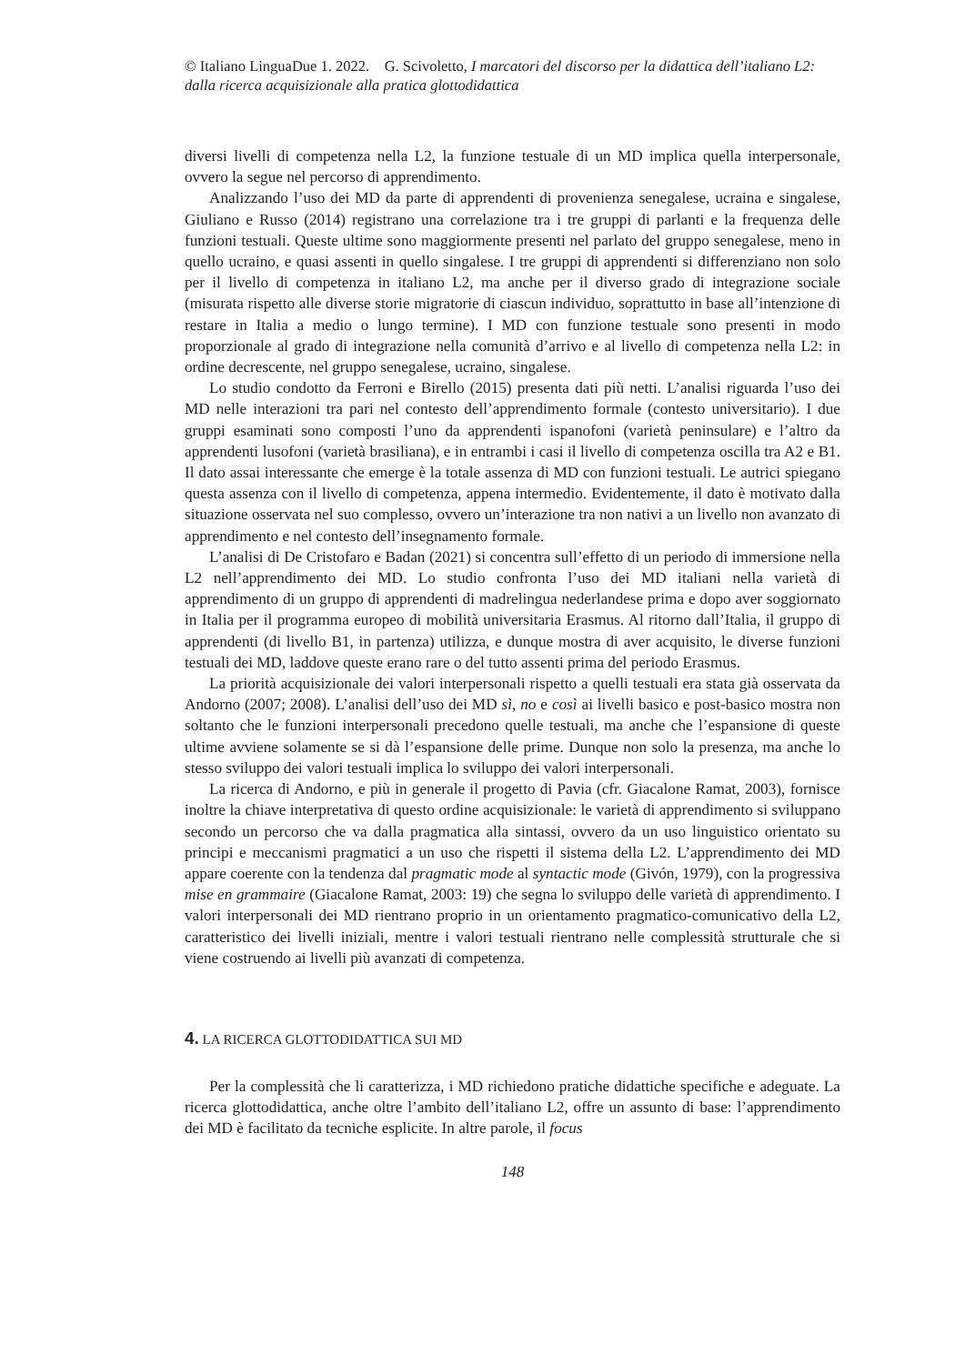© Italiano LinguaDue 1. 2022. G. Scivoletto, I marcatori del discorso per la didattica dell’italiano L2: dalla ricerca acquisizionale alla pratica glottodidattica
diversi livelli di competenza nella L2, la funzione testuale di un MD implica quella interpersonale, ovvero la segue nel percorso di apprendimento.
Analizzando l’uso dei MD da parte di apprendenti di provenienza senegalese, ucraina e singalese, Giuliano e Russo (2014) registrano una correlazione tra i tre gruppi di parlanti e la frequenza delle funzioni testuali. Queste ultime sono maggiormente presenti nel parlato del gruppo senegalese, meno in quello ucraino, e quasi assenti in quello singalese. I tre gruppi di apprendenti si differenziano non solo per il livello di competenza in italiano L2, ma anche per il diverso grado di integrazione sociale (misurata rispetto alle diverse storie migratorie di ciascun individuo, soprattutto in base all’intenzione di restare in Italia a medio o lungo termine). I MD con funzione testuale sono presenti in modo proporzionale al grado di integrazione nella comunità d’arrivo e al livello di competenza nella L2: in ordine decrescente, nel gruppo senegalese, ucraino, singalese.
Lo studio condotto da Ferroni e Birello (2015) presenta dati più netti. L’analisi riguarda l’uso dei MD nelle interazioni tra pari nel contesto dell’apprendimento formale (contesto universitario). I due gruppi esaminati sono composti l’uno da apprendenti ispanofoni (varietà peninsulare) e l’altro da apprendenti lusofoni (varietà brasiliana), e in entrambi i casi il livello di competenza oscilla tra A2 e B1. Il dato assai interessante che emerge è la totale assenza di MD con funzioni testuali. Le autrici spiegano questa assenza con il livello di competenza, appena intermedio. Evidentemente, il dato è motivato dalla situazione osservata nel suo complesso, ovvero un’interazione tra non nativi a un livello non avanzato di apprendimento e nel contesto dell’insegnamento formale.
L’analisi di De Cristofaro e Badan (2021) si concentra sull’effetto di un periodo di immersione nella L2 nell’apprendimento dei MD. Lo studio confronta l’uso dei MD italiani nella varietà di apprendimento di un gruppo di apprendenti di madrelingua nederlandese prima e dopo aver soggiornato in Italia per il programma europeo di mobilità universitaria Erasmus. Al ritorno dall’Italia, il gruppo di apprendenti (di livello B1, in partenza) utilizza, e dunque mostra di aver acquisito, le diverse funzioni testuali dei MD, laddove queste erano rare o del tutto assenti prima del periodo Erasmus.
La priorità acquisizionale dei valori interpersonali rispetto a quelli testuali era stata già osservata da Andorno (2007; 2008). L’analisi dell’uso dei MD sì, no e così ai livelli basico e post-basico mostra non soltanto che le funzioni interpersonali precedono quelle testuali, ma anche che l’espansione di queste ultime avviene solamente se si dà l’espansione delle prime. Dunque non solo la presenza, ma anche lo stesso sviluppo dei valori testuali implica lo sviluppo dei valori interpersonali.
La ricerca di Andorno, e più in generale il progetto di Pavia (cfr. Giacalone Ramat, 2003), fornisce inoltre la chiave interpretativa di questo ordine acquisizionale: le varietà di apprendimento si sviluppano secondo un percorso che va dalla pragmatica alla sintassi, ovvero da un uso linguistico orientato su principi e meccanismi pragmatici a un uso che rispetti il sistema della L2. L’apprendimento dei MD appare coerente con la tendenza dal pragmatic mode al syntactic mode (Givón, 1979), con la progressiva mise en grammaire (Giacalone Ramat, 2003: 19) che segna lo sviluppo delle varietà di apprendimento. I valori interpersonali dei MD rientrano proprio in un orientamento pragmatico-comunicativo della L2, caratteristico dei livelli iniziali, mentre i valori testuali rientrano nelle complessità strutturale che si viene costruendo ai livelli più avanzati di competenza.
4. LA RICERCA GLOTTODIDATTICA SUI MD
Per la complessità che li caratterizza, i MD richiedono pratiche didattiche specifiche e adeguate. La ricerca glottodidattica, anche oltre l’ambito dell’italiano L2, offre un assunto di base: l’apprendimento dei MD è facilitato da tecniche esplicite. In altre parole, il focus
148